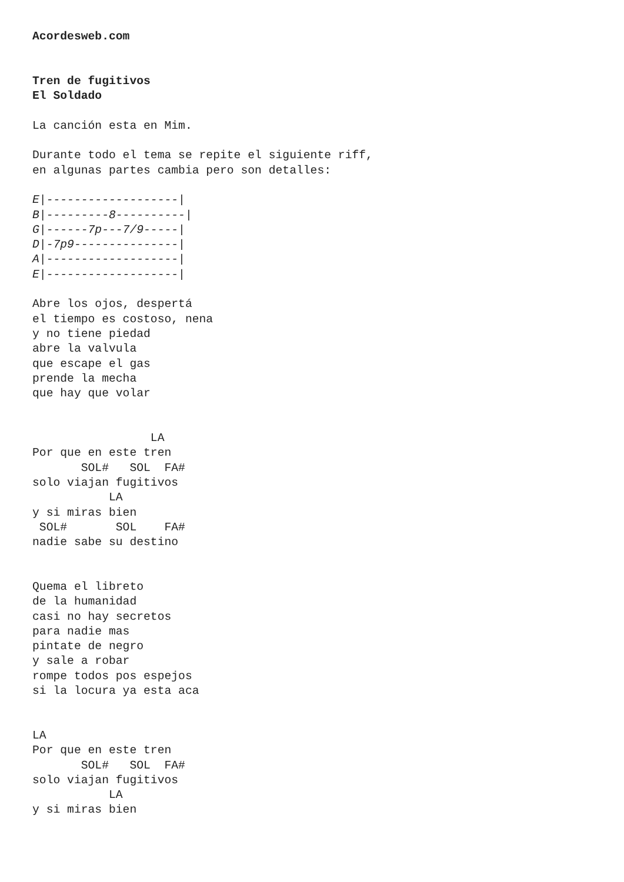Acordesweb.com


Tren de fugitivos
El Soldado

La canción esta en Mim.

Durante todo el tema se repite el siguiente riff,
en algunas partes cambia pero son detalles:

E|-------------------|
B|---------8----------|
G|------7p---7/9-----|
D|-7p9---------------|
A|-------------------|
E|-------------------|

Abre los ojos, despertá
el tiempo es costoso, nena
y no tiene piedad
abre la valvula
que escape el gas
prende la mecha
que hay que volar


                 LA
Por que en este tren
       SOL#   SOL  FA#
solo viajan fugitivos
           LA
y si miras bien
 SOL#       SOL    FA#
nadie sabe su destino


Quema el libreto
de la humanidad
casi no hay secretos
para nadie mas
pintate de negro
y sale a robar
rompe todos pos espejos
si la locura ya esta aca


LA
Por que en este tren
       SOL#   SOL  FA#
solo viajan fugitivos
           LA
y si miras bien